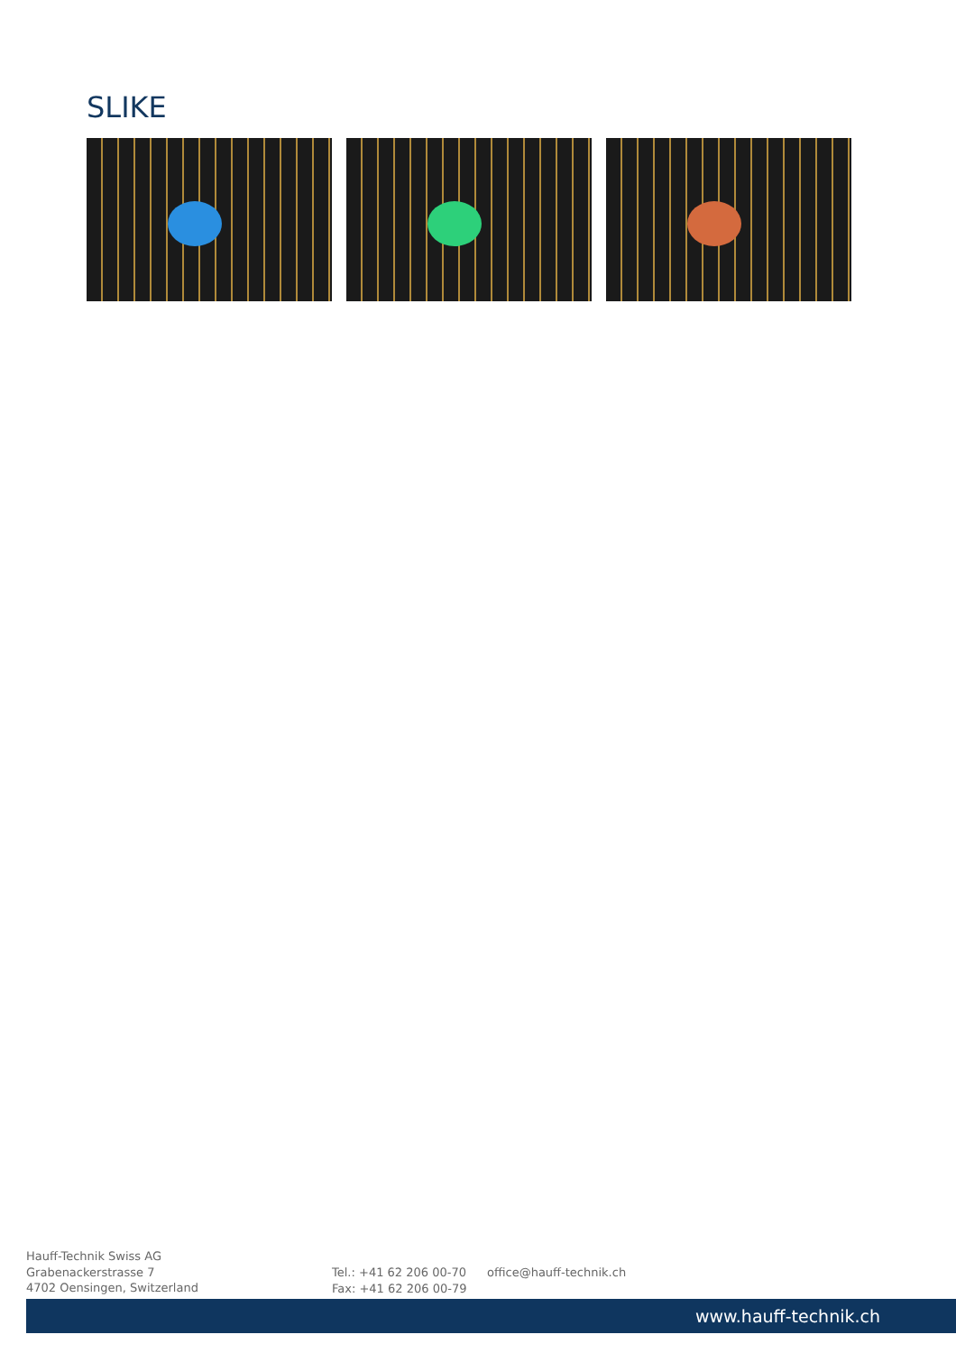SLIKE
Hauff-Technik Swiss AG
Grabenackerstrasse 7
4702 Oensingen, Switzerland
Tel.: +41 62 206 00-70
Fax: +41 62 206 00-79
office@hauff-technik.ch
www.hauff-technik.ch